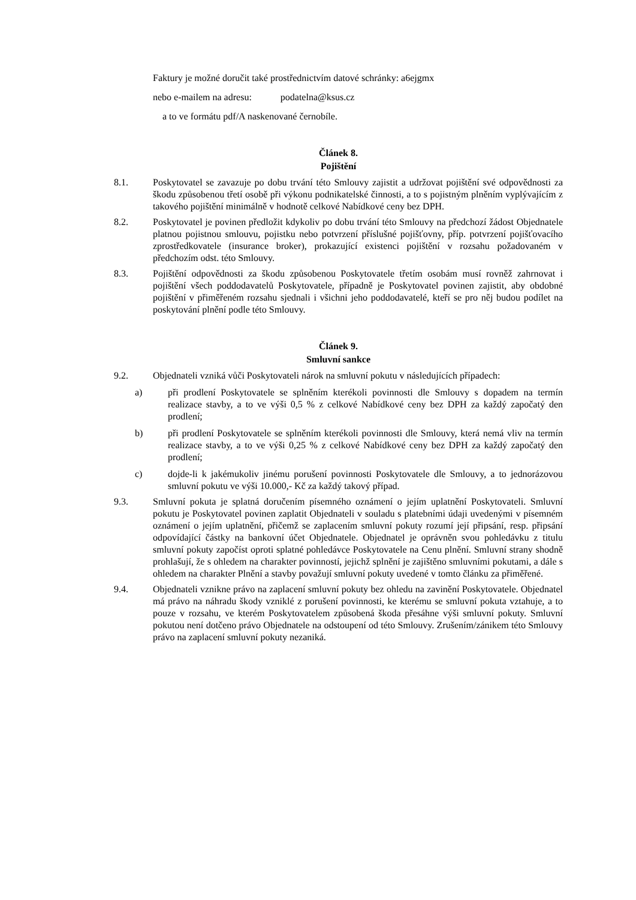Faktury je možné doručit také prostřednictvím datové schránky: a6ejgmx
nebo e-mailem na adresu: podatelna@ksus.cz
a to ve formátu pdf/A naskenované černobíle.
Článek 8.
Pojištění
8.1. Poskytovatel se zavazuje po dobu trvání této Smlouvy zajistit a udržovat pojištění své odpovědnosti za škodu způsobenou třetí osobě při výkonu podnikatelské činnosti, a to s pojistným plněním vyplývajícím z takového pojištění minimálně v hodnotě celkové Nabídkové ceny bez DPH.
8.2. Poskytovatel je povinen předložit kdykoliv po dobu trvání této Smlouvy na předchozí žádost Objednatele platnou pojistnou smlouvu, pojistku nebo potvrzení příslušné pojišťovny, příp. potvrzení pojišťovacího zprostředkovatele (insurance broker), prokazující existenci pojištění v rozsahu požadovaném v předchozím odst. této Smlouvy.
8.3. Pojištění odpovědnosti za škodu způsobenou Poskytovatele třetím osobám musí rovněž zahrnovat i pojištění všech poddodavatelů Poskytovatele, případně je Poskytovatel povinen zajistit, aby obdobné pojištění v přiměřeném rozsahu sjednali i všichni jeho poddodavatelé, kteří se pro něj budou podílet na poskytování plnění podle této Smlouvy.
Článek 9.
Smluvní sankce
9.2. Objednateli vzniká vůči Poskytovateli nárok na smluvní pokutu v následujících případech:
a) při prodlení Poskytovatele se splněním kterékoli povinnosti dle Smlouvy s dopadem na termín realizace stavby, a to ve výši 0,5 % z celkové Nabídkové ceny bez DPH za každý započatý den prodlení;
b) při prodlení Poskytovatele se splněním kterékoli povinnosti dle Smlouvy, která nemá vliv na termín realizace stavby, a to ve výši 0,25 % z celkové Nabídkové ceny bez DPH za každý započatý den prodlení;
c) dojde-li k jakémukoliv jinému porušení povinnosti Poskytovatele dle Smlouvy, a to jednorázovou smluvní pokutu ve výši 10.000,- Kč za každý takový případ.
9.3. Smluvní pokuta je splatná doručením písemného oznámení o jejím uplatnění Poskytovateli. Smluvní pokutu je Poskytovatel povinen zaplatit Objednateli v souladu s platebními údaji uvedenými v písemném oznámení o jejím uplatnění, přičemž se zaplacením smluvní pokuty rozumí její připsání, resp. připsání odpovídající částky na bankovní účet Objednatele. Objednatel je oprávněn svou pohledávku z titulu smluvní pokuty započíst oproti splatné pohledávce Poskytovatele na Cenu plnění. Smluvní strany shodně prohlašují, že s ohledem na charakter povinností, jejichž splnění je zajištěno smluvními pokutami, a dále s ohledem na charakter Plnění a stavby považují smluvní pokuty uvedené v tomto článku za přiměřené.
9.4. Objednateli vznikne právo na zaplacení smluvní pokuty bez ohledu na zavinění Poskytovatele. Objednatel má právo na náhradu škody vzniklé z porušení povinnosti, ke kterému se smluvní pokuta vztahuje, a to pouze v rozsahu, ve kterém Poskytovatelem způsobená škoda přesáhne výši smluvní pokuty. Smluvní pokutou není dotčeno právo Objednatele na odstoupení od této Smlouvy. Zrušením/zánikem této Smlouvy právo na zaplacení smluvní pokuty nezaniká.